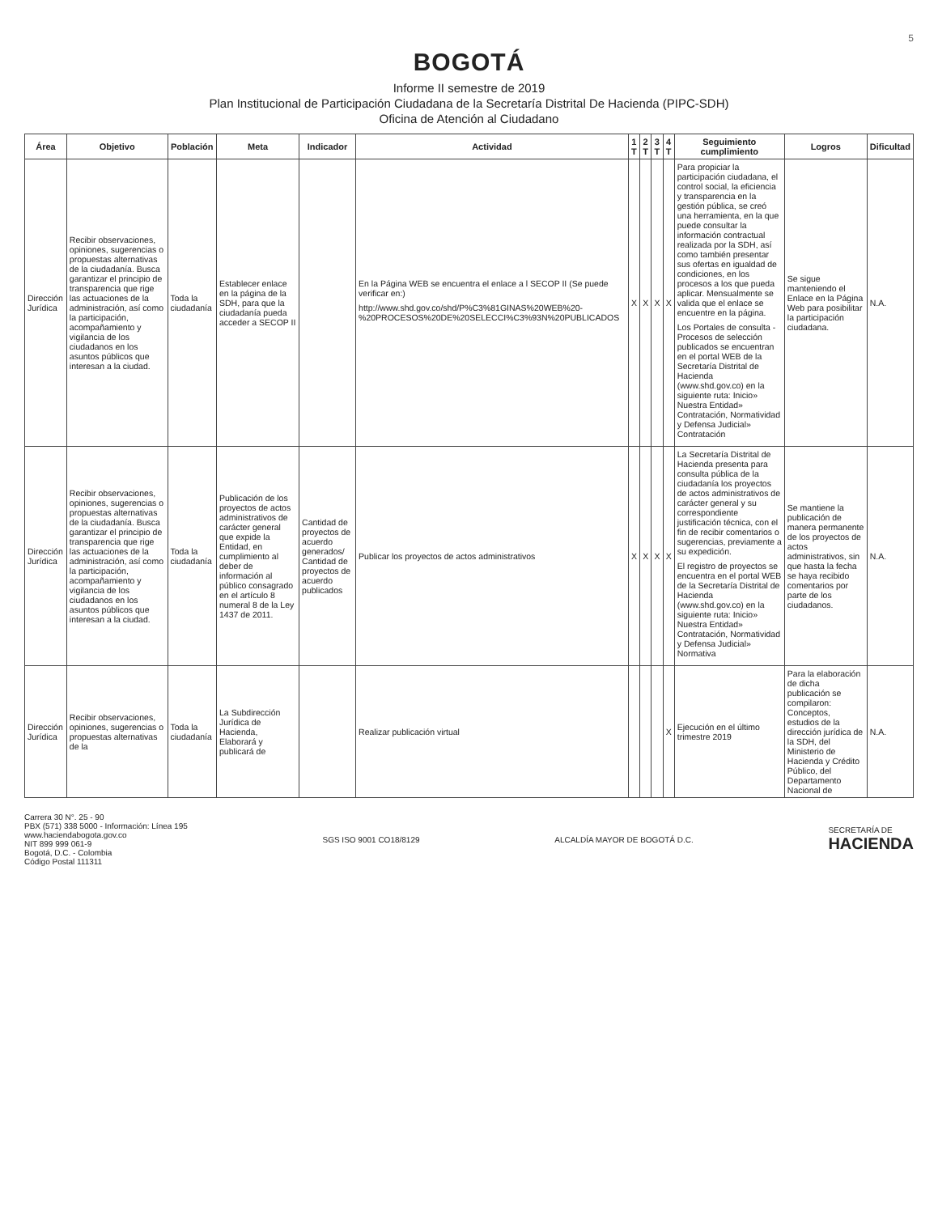5
BOGOTÁ
Informe II semestre de 2019
Plan Institucional de Participación Ciudadana de la Secretaría Distrital De Hacienda (PIPC-SDH)
Oficina de Atención al Ciudadano
| Área | Objetivo | Población | Meta | Indicador | Actividad | 1 T | 2 T | 3 T | 4 T | Seguimiento cumplimiento | Logros | Dificultad |
| --- | --- | --- | --- | --- | --- | --- | --- | --- | --- | --- | --- | --- |
| Dirección Jurídica | Recibir observaciones, opiniones, sugerencias o propuestas alternativas de la ciudadanía. Busca garantizar el principio de transparencia que rige las actuaciones de la administración, así como la participación, acompañamiento y vigilancia de los ciudadanos en los asuntos públicos que interesan a la ciudad. | Toda la ciudadanía | Establecer enlace en la página de la SDH, para que la ciudadanía pueda acceder a SECOP II | | En la Página WEB se encuentra el enlace a l SECOP II (Se puede verificar en:) http://www.shd.gov.co/shd/P%C3%81GINAS%20WEB%20-%20PROCESOS%20DE%20SELECCI%C3%93N%20PUBLICADOS | X | X | X | X | Para propiciar la participación ciudadana, el control social, la eficiencia y transparencia en la gestión pública, se creó una herramienta, en la que puede consultar la información contractual realizada por la SDH, así como también presentar sus ofertas en igualdad de condiciones, en los procesos a los que pueda aplicar. Mensualmente se valida que el enlace se encuentre en la página. Los Portales de consulta - Procesos de selección publicados se encuentran en el portal WEB de la Secretaría Distrital de Hacienda (www.shd.gov.co) en la siguiente ruta: Inicio» Nuestra Entidad» Contratación, Normatividad y Defensa Judicial» Contratación | Se sigue manteniendo el Enlace en la Página Web para posibilitar la participación ciudadana. | N.A. |
| Dirección Jurídica | Recibir observaciones, opiniones, sugerencias o propuestas alternativas de la ciudadanía. Busca garantizar el principio de transparencia que rige las actuaciones de la administración, así como la participación, acompañamiento y vigilancia de los ciudadanos en los asuntos públicos que interesan a la ciudad. | Toda la ciudadanía | Publicación de los proyectos de actos administrativos de carácter general que expide la Entidad, en cumplimiento al deber de información al público consagrado en el artículo 8 numeral 8 de la Ley 1437 de 2011. | Cantidad de proyectos de acuerdo generados/ Cantidad de proyectos de acuerdo publicados | Publicar los proyectos de actos administrativos | X | X | X | X | La Secretaría Distrital de Hacienda presenta para consulta pública de la ciudadanía los proyectos de actos administrativos de carácter general y su correspondiente justificación técnica, con el fin de recibir comentarios o sugerencias, previamente a su expedición. El registro de proyectos se encuentra en el portal WEB de la Secretaría Distrital de Hacienda (www.shd.gov.co) en la siguiente ruta: Inicio» Nuestra Entidad» Contratación, Normatividad y Defensa Judicial» Normativa | Se mantiene la publicación de manera permanente de los proyectos de actos administrativos, sin que hasta la fecha se haya recibido comentarios por parte de los ciudadanos. | N.A. |
| Dirección Jurídica | Recibir observaciones, opiniones, sugerencias o propuestas alternativas de la | Toda la ciudadanía | La Subdirección Jurídica de Hacienda, Elaborará y publicará de | | Realizar publicación virtual | | | | X | Ejecución en el último trimestre 2019 | Para la elaboración de dicha publicación se compilaron: Conceptos, estudios de la dirección jurídica de la SDH, del Ministerio de Hacienda y Crédito Público, del Departamento Nacional de | N.A. |
Carrera 30 N°. 25 - 90
PBX (571) 338 5000 - Información: Línea 195
www.haciendabogota.gov.co
NIT 899 999 061-9
Bogotá, D.C. - Colombia
Código Postal 111311
SGS ISO 9001 CO18/8129 ALCALDÍA MAYOR DE BOGOTÁ D.C.
SECRETARÍA DE
HACIENDA